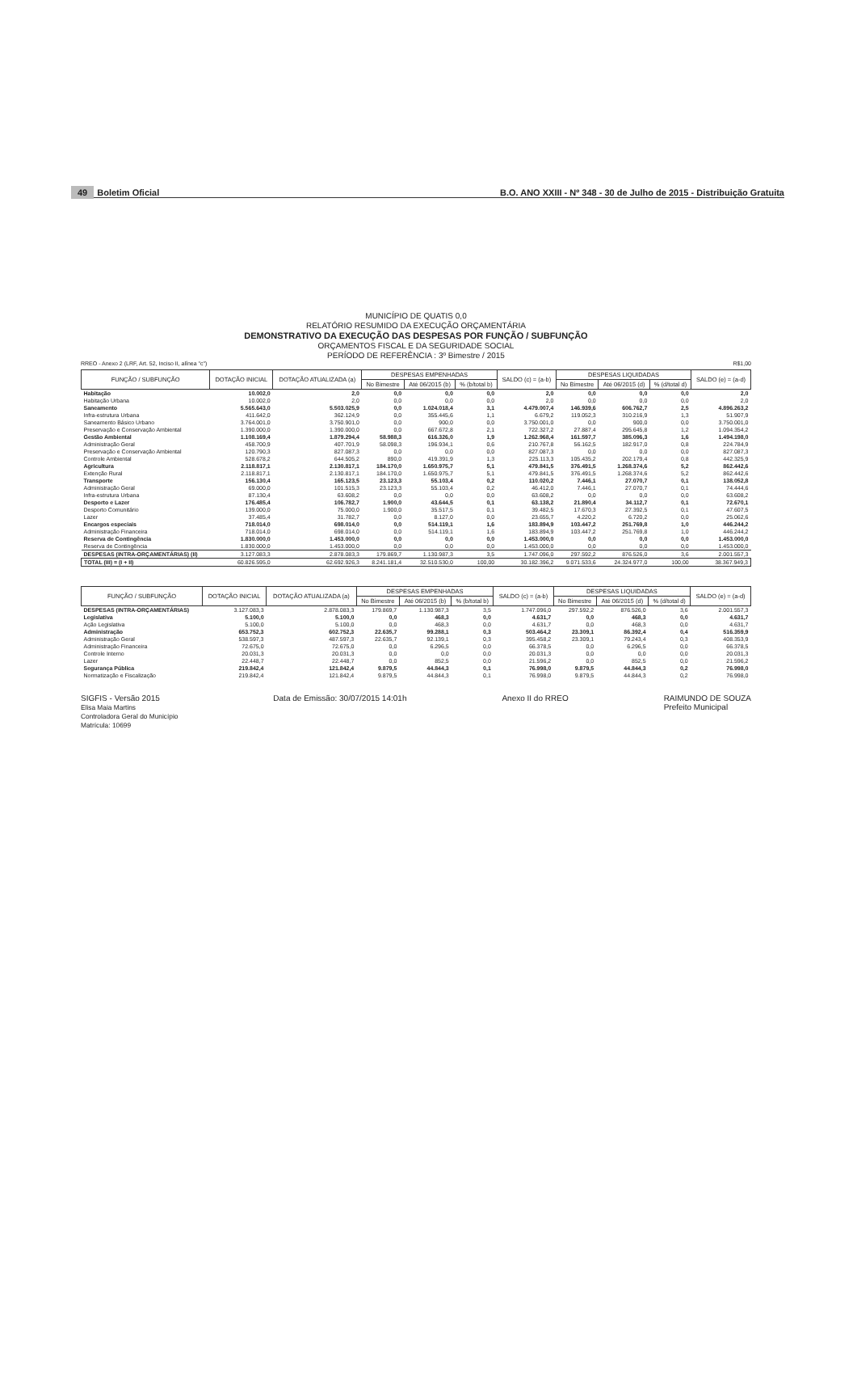49 Boletim Oficial
B.O. ANO XXIII - Nº 348 - 30 de Julho de 2015 - Distribuição Gratuita
MUNICÍPIO DE QUATIS 0,0
RELATÓRIO RESUMIDO DA EXECUÇÃO ORÇAMENTÁRIA
DEMONSTRATIVO DA EXECUÇÃO DAS DESPESAS POR FUNÇÃO / SUBFUNÇÃO
ORÇAMENTOS FISCAL E DA SEGURIDADE SOCIAL
PERÍODO DE REFERÊNCIA : 3º Bimestre / 2015
RREO - Anexo 2 (LRF, Art. 52, Inciso II, alínea "c") R$1,00
| FUNÇÃO / SUBFUNÇÃO | DOTAÇÃO INICIAL | DOTAÇÃO ATUALIZADA (a) | DESPESAS EMPENHADAS | | | SALDO (c) = (a-b) | DESPESAS LIQUIDADAS | | | SALDO (e) = (a-d) |
| --- | --- | --- | --- | --- | --- | --- | --- | --- | --- | --- |
| | | | No Bimestre | Até 06/2015 (b) | % (b/total b) | | No Bimestre | Até 06/2015 (d) | % (d/total d) | |
| Habitação | 10.002,0 | 2,0 | 0,0 | 0,0 | 0,0 | 2,0 | 0,0 | 0,0 | 0,0 | 2,0 |
| Habitação Urbana | 10.002,0 | 2,0 | 0,0 | 0,0 | 0,0 | 2,0 | 0,0 | 0,0 | 0,0 | 2,0 |
| Saneamento | 5.565.643,0 | 5.503.025,9 | 0,0 | 1.024.018,4 | 3,1 | 4.479.007,4 | 146.939,6 | 606.762,7 | 2,5 | 4.896.263,2 |
| Infra-estrutura Urbana | 411.642,0 | 362.124,9 | 0,0 | 355.445,6 | 1,1 | 6.679,2 | 119.052,3 | 310.216,9 | 1,3 | 51.907,9 |
| Saneamento Básico Urbano | 3.764.001,0 | 3.750.901,0 | 0,0 | 900,0 | 0,0 | 3.750.001,0 | 0,0 | 900,0 | 0,0 | 3.750.001,0 |
| Preservação e Conservação Ambiental | 1.390.000,0 | 1.390.000,0 | 0,0 | 667.672,8 | 2,1 | 722.327,2 | 27.887,4 | 295.645,8 | 1,2 | 1.094.354,2 |
| Gestão Ambiental | 1.108.169,4 | 1.879.294,4 | 58.988,3 | 616.326,0 | 1,9 | 1.262.968,4 | 161.597,7 | 385.096,3 | 1,6 | 1.494.198,0 |
| Administração Geral | 458.700,9 | 407.701,9 | 58.098,3 | 196.934,1 | 0,6 | 210.767,8 | 56.162,5 | 182.917,0 | 0,8 | 224.784,9 |
| Preservação e Conservação Ambiental | 120.790,3 | 827.087,3 | 0,0 | 0,0 | 0,0 | 827.087,3 | 0,0 | 0,0 | 0,0 | 827.087,3 |
| Controle Ambiental | 528.678,2 | 644.505,2 | 890,0 | 419.391,9 | 1,3 | 225.113,3 | 105.435,2 | 202.179,4 | 0,8 | 442.325,9 |
| Agricultura | 2.118.817,1 | 2.130.817,1 | 184.170,0 | 1.650.975,7 | 5,1 | 479.841,5 | 376.491,5 | 1.268.374,6 | 5,2 | 862.442,6 |
| Extenção Rural | 2.118.817,1 | 2.130.817,1 | 184.170,0 | 1.650.975,7 | 5,1 | 479.841,5 | 376.491,5 | 1.268.374,6 | 5,2 | 862.442,6 |
| Transporte | 156.130,4 | 165.123,5 | 23.123,3 | 55.103,4 | 0,2 | 110.020,2 | 7.446,1 | 27.070,7 | 0,1 | 138.052,8 |
| Administração Geral | 69.000,0 | 101.515,3 | 23.123,3 | 55.103,4 | 0,2 | 46.412,0 | 7.446,1 | 27.070,7 | 0,1 | 74.444,6 |
| Infra-estrutura Urbana | 87.130,4 | 63.608,2 | 0,0 | 0,0 | 0,0 | 63.608,2 | 0,0 | 0,0 | 0,0 | 63.608,2 |
| Desporto e Lazer | 176.485,4 | 106.782,7 | 1.900,0 | 43.644,5 | 0,1 | 63.138,2 | 21.890,4 | 34.112,7 | 0,1 | 72.670,1 |
| Desporto Comunitário | 139.000,0 | 75.000,0 | 1.900,0 | 35.517,5 | 0,1 | 39.482,5 | 17.670,3 | 27.392,5 | 0,1 | 47.607,5 |
| Lazer | 37.485,4 | 31.782,7 | 0,0 | 8.127,0 | 0,0 | 23.655,7 | 4.220,2 | 6.720,2 | 0,0 | 25.062,6 |
| Encargos especiais | 718.014,0 | 698.014,0 | 0,0 | 514.119,1 | 1,6 | 183.894,9 | 103.447,2 | 251.769,8 | 1,0 | 446.244,2 |
| Administração Financeira | 718.014,0 | 698.014,0 | 0,0 | 514.119,1 | 1,6 | 183.894,9 | 103.447,2 | 251.769,8 | 1,0 | 446.244,2 |
| Reserva de Contingência | 1.830.000,0 | 1.453.000,0 | 0,0 | 0,0 | 0,0 | 1.453.000,0 | 0,0 | 0,0 | 0,0 | 1.453.000,0 |
| Reserva de Contingência | 1.830.000,0 | 1.453.000,0 | 0,0 | 0,0 | 0,0 | 1.453.000,0 | 0,0 | 0,0 | 0,0 | 1.453.000,0 |
| DESPESAS (INTRA-ORÇAMENTÁRIAS) (II) | 3.127.083,3 | 2.878.083,3 | 179.869,7 | 1.130.987,3 | 3,5 | 1.747.096,0 | 297.592,2 | 876.526,0 | 3,6 | 2.001.557,3 |
| TOTAL (III) = (I + II) | 60.826.595,0 | 62.692.926,3 | 8.241.181,4 | 32.510.530,0 | 100,00 | 30.182.396,2 | 9.071.533,6 | 24.324.977,0 | 100,00 | 38.367.949,3 |
| FUNÇÃO / SUBFUNÇÃO | DOTAÇÃO INICIAL | DOTAÇÃO ATUALIZADA (a) | DESPESAS EMPENHADAS | | | SALDO (c) = (a-b) | DESPESAS LIQUIDADAS | | | SALDO (e) = (a-d) |
| --- | --- | --- | --- | --- | --- | --- | --- | --- | --- | --- |
| | | | No Bimestre | Até 06/2015 (b) | % (b/total b) | | No Bimestre | Até 06/2015 (d) | % (d/total d) | |
| DESPESAS (INTRA-ORÇAMENTÁRIAS) | 3.127.083,3 | 2.878.083,3 | 179.869,7 | 1.130.987,3 | 3,5 | 1.747.096,0 | 297.592,2 | 876.526,0 | 3,6 | 2.001.557,3 |
| Legislativa | 5.100,0 | 5.100,0 | 0,0 | 468,3 | 0,0 | 4.631,7 | 0,0 | 468,3 | 0,0 | 4.631,7 |
| Ação Legislativa | 5.100,0 | 5.100,0 | 0,0 | 468,3 | 0,0 | 4.631,7 | 0,0 | 468,3 | 0,0 | 4.631,7 |
| Administração | 653.752,3 | 602.752,3 | 22.635,7 | 99.288,1 | 0,3 | 503.464,2 | 23.309,1 | 86.392,4 | 0,4 | 516.359,9 |
| Administração Geral | 538.597,3 | 487.597,3 | 22.635,7 | 92.139,1 | 0,3 | 395.458,2 | 23.309,1 | 79.243,4 | 0,3 | 408.353,9 |
| Administração Financeira | 72.675,0 | 72.675,0 | 0,0 | 6.296,5 | 0,0 | 66.378,5 | 0,0 | 6.296,5 | 0,0 | 66.378,5 |
| Controle Interno | 20.031,3 | 20.031,3 | 0,0 | 0,0 | 0,0 | 20.031,3 | 0,0 | 0,0 | 0,0 | 20.031,3 |
| Lazer | 22.448,7 | 22.448,7 | 0,0 | 852,5 | 0,0 | 21.596,2 | 0,0 | 852,5 | 0,0 | 21.596,2 |
| Segurança Pública | 219.842,4 | 121.842,4 | 9.879,5 | 44.844,3 | 0,1 | 76.998,0 | 9.879,5 | 44.844,3 | 0,2 | 76.998,0 |
| Normatização e Fiscalização | 219.842,4 | 121.842,4 | 9.879,5 | 44.844,3 | 0,1 | 76.998,0 | 9.879,5 | 44.844,3 | 0,2 | 76.998,0 |
SIGFIS - Versão 2015
Elisa Maia Martins
Controladora Geral do Município
Matrícula: 10699 Data de Emissão: 30/07/2015 14:01h Anexo II do RREO RAIMUNDO DE SOUZA
Prefeito Municipal